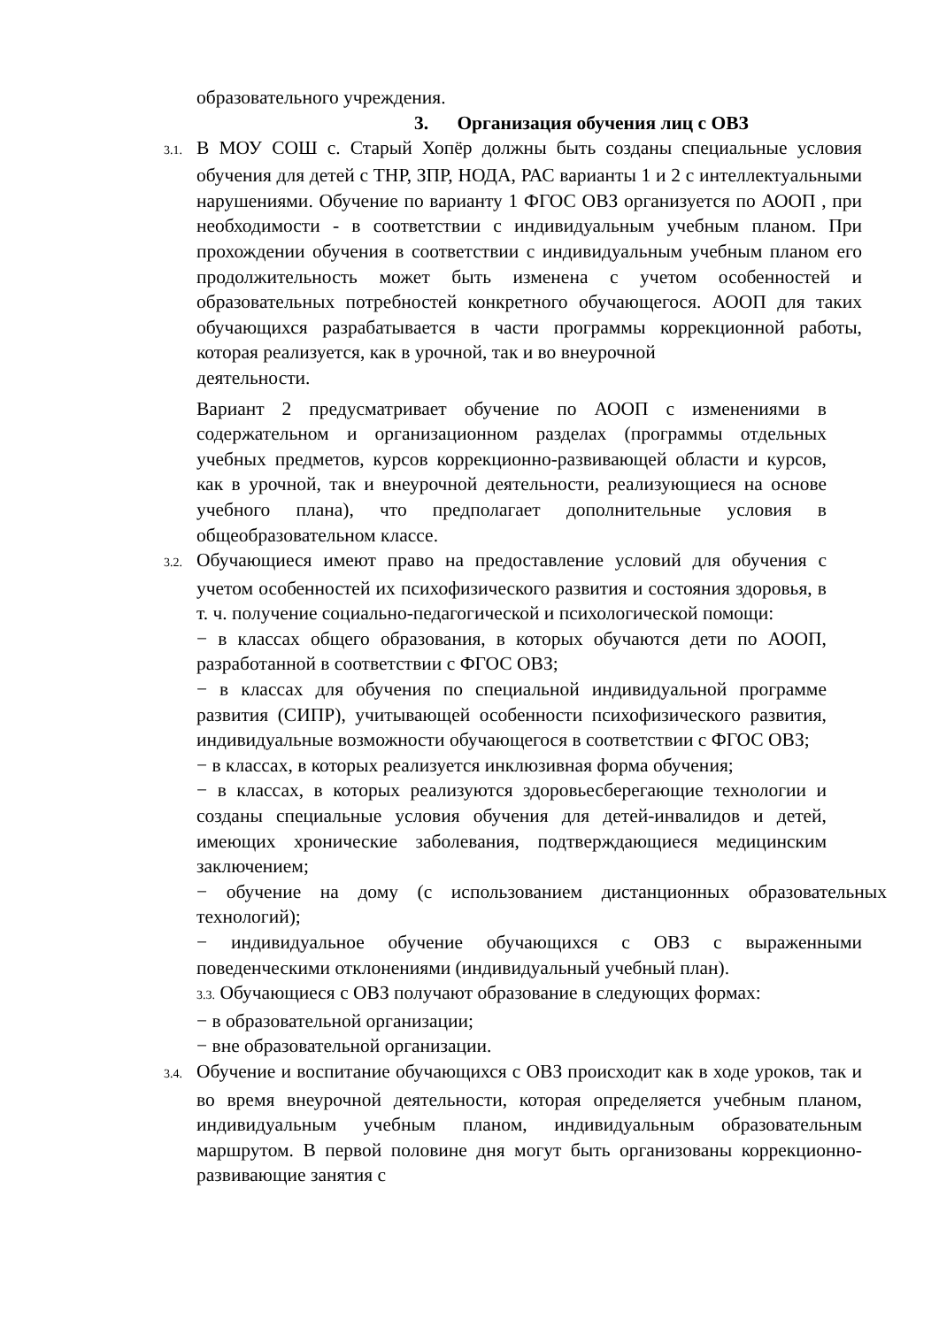образовательного учреждения.
3. Организация обучения лиц с ОВЗ
3.1. В МОУ СОШ с. Старый Хопёр должны быть созданы специальные условия обучения для детей с ТНР, ЗПР, НОДА, РАС варианты 1 и 2 с интеллектуальными нарушениями. Обучение по варианту 1 ФГОС ОВЗ организуется по АООП , при необходимости - в соответствии с индивидуальным учебным планом. При прохождении обучения в соответствии с индивидуальным учебным планом его продолжительность может быть изменена с учетом особенностей и образовательных потребностей конкретного обучающегося. АООП для таких обучающихся разрабатывается в части программы коррекционной работы, которая реализуется, как в урочной, так и во внеурочной
деятельности.
Вариант 2 предусматривает обучение по АООП с изменениями в содержательном и организационном разделах (программы отдельных учебных предметов, курсов коррекционно-развивающей области и курсов, как в урочной, так и внеурочной деятельности, реализующиеся на основе учебного плана), что предполагает дополнительные условия в общеобразовательном классе.
3.2. Обучающиеся имеют право на предоставление условий для обучения с учетом особенностей их психофизического развития и состояния здоровья, в т. ч. получение социально-педагогической и психологической помощи:
− в классах общего образования, в которых обучаются дети по АООП, разработанной в соответствии с ФГОС ОВЗ;
− в классах для обучения по специальной индивидуальной программе развития (СИПР), учитывающей особенности психофизического развития, индивидуальные возможности обучающегося в соответствии с ФГОС ОВЗ;
− в классах, в которых реализуется инклюзивная форма обучения;
− в классах, в которых реализуются здоровьесберегающие технологии и созданы специальные условия обучения для детей-инвалидов и детей, имеющих хронические заболевания, подтверждающиеся медицинским заключением;
− обучение на дому (с использованием дистанционных образовательных технологий);
− индивидуальное обучение обучающихся с ОВЗ с выраженными поведенческими отклонениями (индивидуальный учебный план).
3.3. Обучающиеся с ОВЗ получают образование в следующих формах:
− в образовательной организации;
− вне образовательной организации.
3.4. Обучение и воспитание обучающихся с ОВЗ происходит как в ходе уроков, так и во время внеурочной деятельности, которая определяется учебным планом, индивидуальным учебным планом, индивидуальным образовательным маршрутом. В первой половине дня могут быть организованы коррекционно-развивающие занятия с